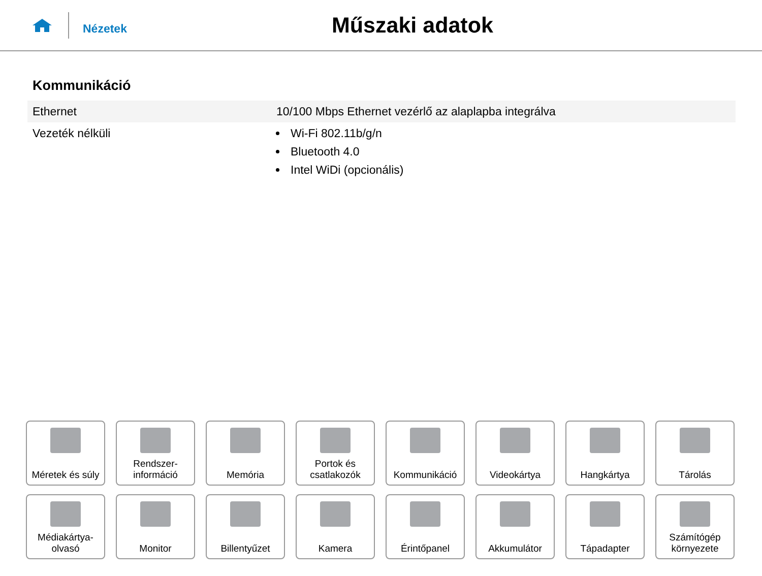Nézetek
Műszaki adatok
Kommunikáció
| Ethernet | 10/100 Mbps Ethernet vezérlő az alaplapba integrálva |
| Vezeték nélküli | Wi-Fi 802.11b/g/n Bluetooth 4.0 Intel WiDi (opcionális) |
Méretek és súly
Rendszer-
információ
Memória
Portok és
csatlakozók
Kommunikáció
Videokártya
Hangkártya
Tárolás
Médiakártya-
olvasó
Monitor
Billentyűzet
Kamera
Érintőpanel
Akkumulátor
Tápadapter
Számítógép
környezete